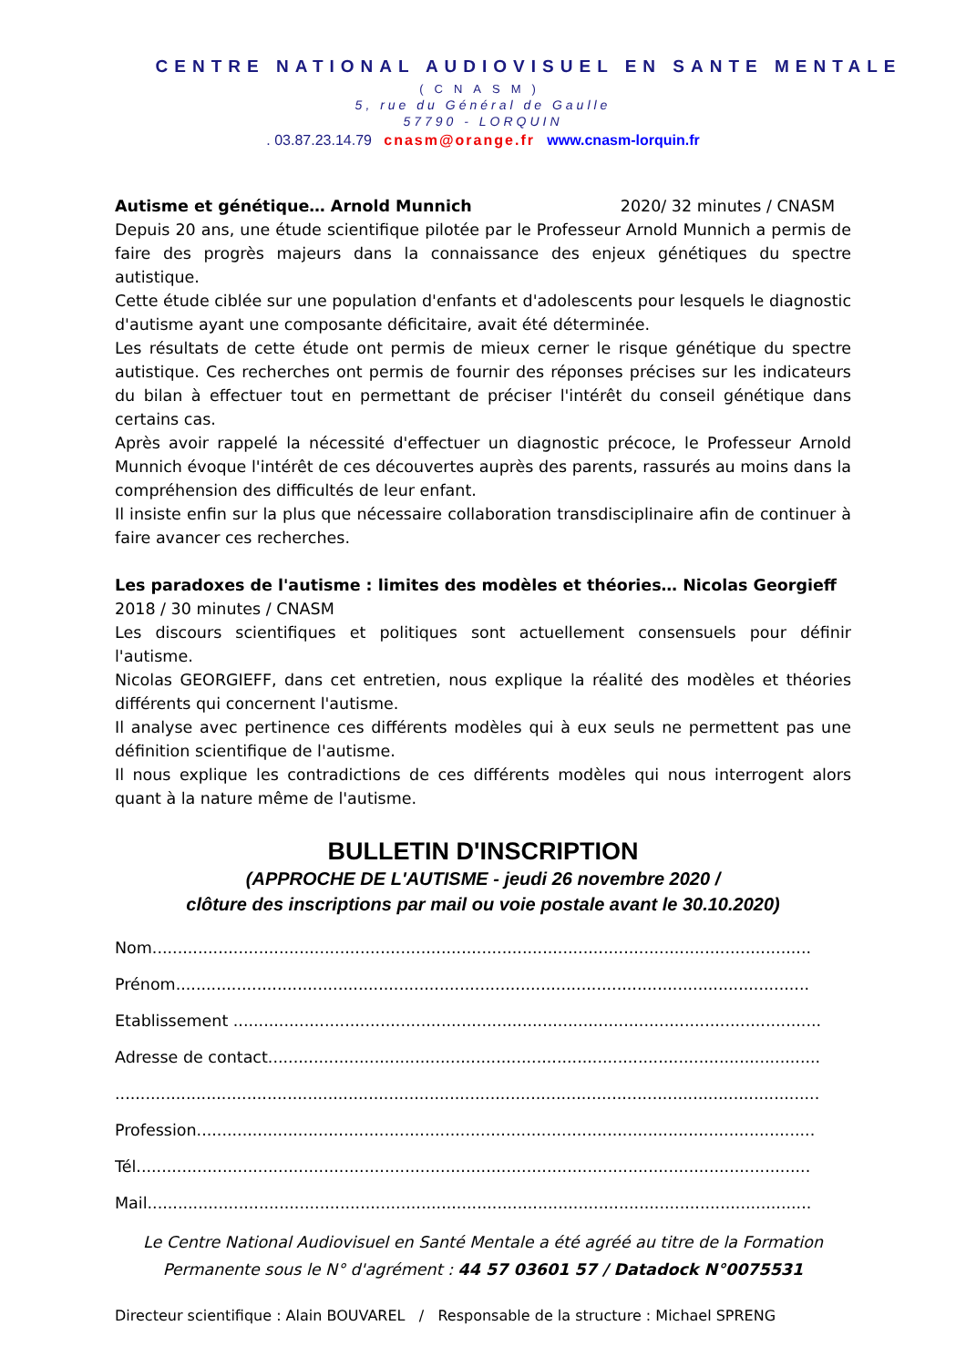CENTRE NATIONAL AUDIOVISUEL EN SANTE MENTALE
(CNASM)
5, rue du Général de Gaulle
57790 - LORQUIN
. 03.87.23.14.79 cnasm@orange.fr www.cnasm-lorquin.fr
Autisme et génétique… Arnold Munnich 2020/ 32 minutes / CNASM
Depuis 20 ans, une étude scientifique pilotée par le Professeur Arnold Munnich a permis de faire des progrès majeurs dans la connaissance des enjeux génétiques du spectre autistique.
Cette étude ciblée sur une population d'enfants et d'adolescents pour lesquels le diagnostic d'autisme ayant une composante déficitaire, avait été déterminée.
Les résultats de cette étude ont permis de mieux cerner le risque génétique du spectre autistique. Ces recherches ont permis de fournir des réponses précises sur les indicateurs du bilan à effectuer tout en permettant de préciser l'intérêt du conseil génétique dans certains cas.
Après avoir rappelé la nécessité d'effectuer un diagnostic précoce, le Professeur Arnold Munnich évoque l'intérêt de ces découvertes auprès des parents, rassurés au moins dans la compréhension des difficultés de leur enfant.
Il insiste enfin sur la plus que nécessaire collaboration transdisciplinaire afin de continuer à faire avancer ces recherches.
Les paradoxes de l'autisme : limites des modèles et théories… Nicolas Georgieff
2018 / 30 minutes / CNASM
Les discours scientifiques et politiques sont actuellement consensuels pour définir l'autisme.
Nicolas GEORGIEFF, dans cet entretien, nous explique la réalité des modèles et théories différents qui concernent l'autisme.
Il analyse avec pertinence ces différents modèles qui à eux seuls ne permettent pas une définition scientifique de l'autisme.
Il nous explique les contradictions de ces différents modèles qui nous interrogent alors quant à la nature même de l'autisme.
BULLETIN D'INSCRIPTION
(APPROCHE DE L'AUTISME - jeudi 26 novembre 2020 /
clôture des inscriptions par mail ou voie postale avant le 30.10.2020)
Nom..................................................................................................................................
Prénom.............................................................................................................................
Etablissement ....................................................................................................................
Adresse de contact.............................................................................................................
...........................................................................................................................................
Profession..........................................................................................................................
Tél.....................................................................................................................................
Mail...................................................................................................................................
Le Centre National Audiovisuel en Santé Mentale a été agréé au titre de la Formation
Permanente sous le N° d'agrément : 44 57 03601 57 / Datadock N°0075531
Directeur scientifique : Alain BOUVAREL / Responsable de la structure : Michael SPRENG